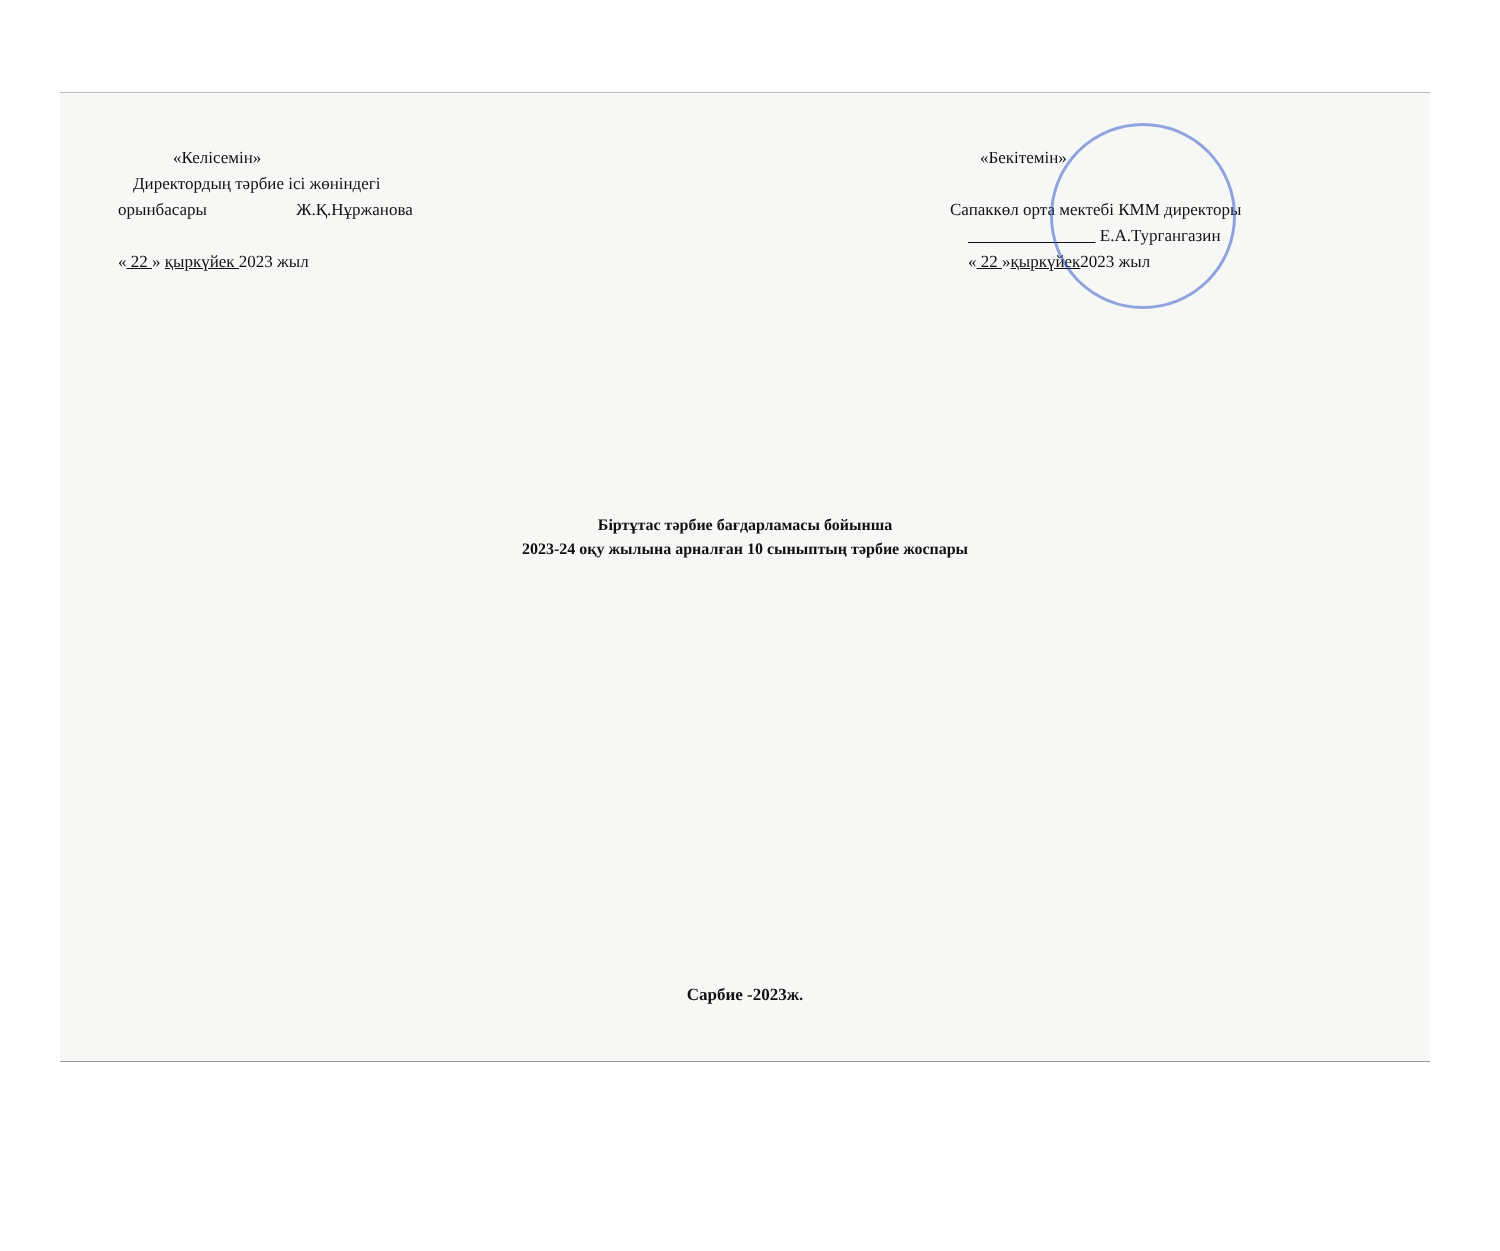«Келісемін»
Директордың тәрбие ісі жөніндегі
орынбасары Ж.Қ.Нұржанова
« 22 » қыркүйек 2023 жыл
«Бекітемін»
Сапаккөл орта мектебі КММ директоры
Е.А.Тургангазин
« 22 »қыркүйек2023 жыл
Біртұтас тәрбие бағдарламасы бойынша
2023-24 оқу жылына арналған 10 сыныптың тәрбие жоспары
Сарбие -2023ж.